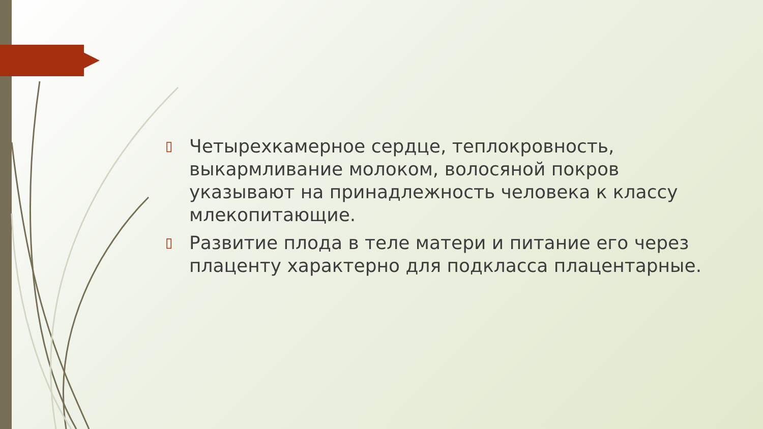▯ Четырехкамерное сердце, теплокровность, выкармливание молоком, волосяной покров указывают на принадлежность человека к классу млекопитающие.
▯ Развитие плода в теле матери и питание его через плаценту характерно для подкласса плацентарные.